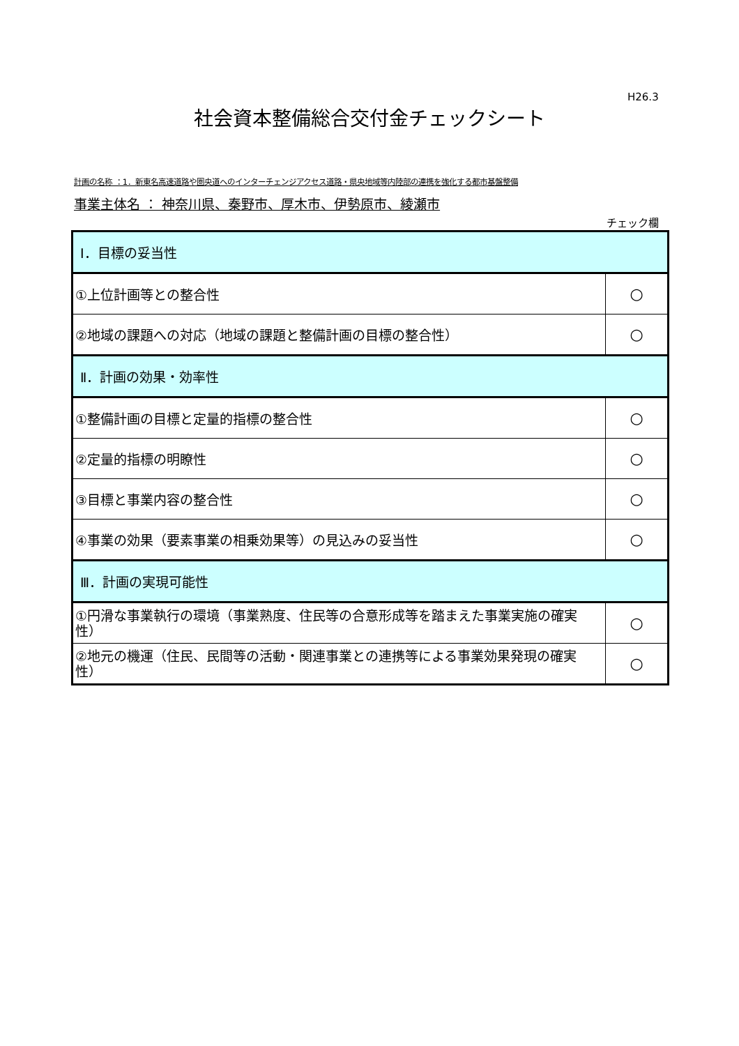H26.3
社会資本整備総合交付金チェックシート
計画の名称 ：1．新東名高速道路や圏央道へのインターチェンジアクセス道路・県央地域等内陸部の連携を強化する都市基盤整備
事業主体名 ： 神奈川県、秦野市、厚木市、伊勢原市、綾瀬市
チェック欄
| Ⅰ．目標の妥当性 | |
| ①上位計画等との整合性 | ○ |
| ②地域の課題への対応（地域の課題と整備計画の目標の整合性） | ○ |
| Ⅱ．計画の効果・効率性 | |
| ①整備計画の目標と定量的指標の整合性 | ○ |
| ②定量的指標の明瞭性 | ○ |
| ③目標と事業内容の整合性 | ○ |
| ④事業の効果（要素事業の相乗効果等）の見込みの妥当性 | ○ |
| Ⅲ．計画の実現可能性 | |
| ①円滑な事業執行の環境（事業熟度、住民等の合意形成等を踏まえた事業実施の確実性） | ○ |
| ②地元の機運（住民、民間等の活動・関連事業との連携等による事業効果発現の確実性） | ○ |